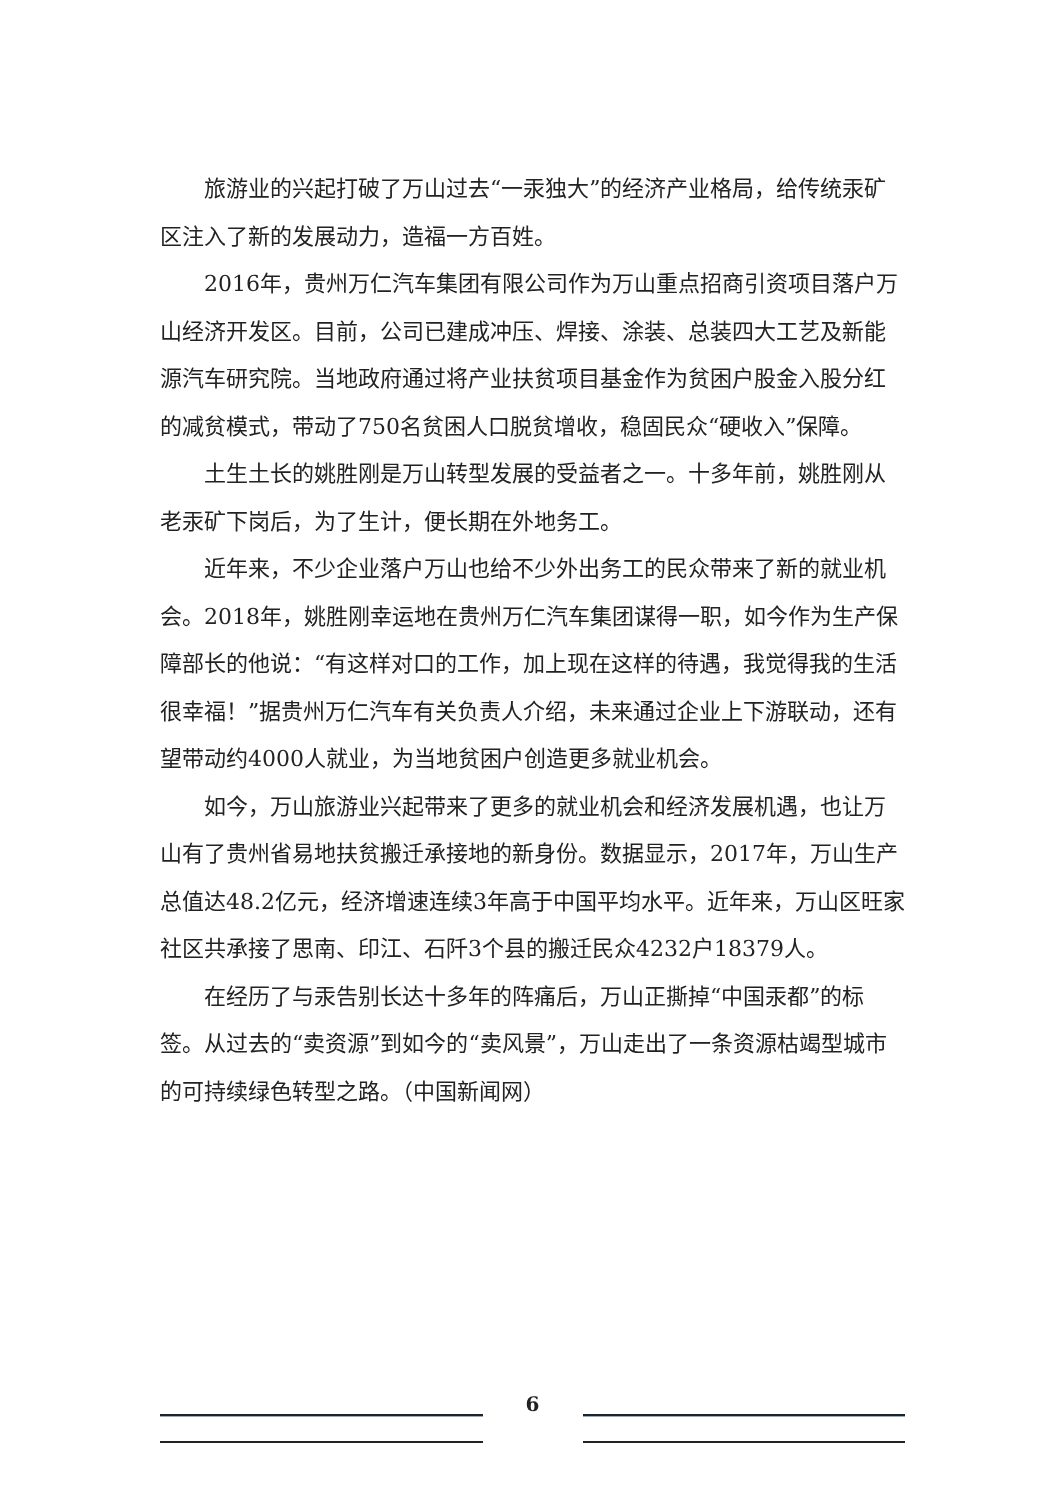旅游业的兴起打破了万山过去“一汞独大”的经济产业格局，给传统汞矿区注入了新的发展动力，造福一方百姓。
2016年，贵州万仁汽车集团有限公司作为万山重点招商引资项目落户万山经济开发区。目前，公司已建成冲压、焊接、涂装、总装四大工艺及新能源汽车研究院。当地政府通过将产业扶贫项目基金作为贫困户股金入股分红的减贫模式，带动了750名贫困人口脱贫增收，稳固民众“硬收入”保障。
土生土长的姚胜刚是万山转型发展的受益者之一。十多年前，姚胜刚从老汞矿下岗后，为了生计，便长期在外地务工。
近年来，不少企业落户万山也给不少外出务工的民众带来了新的就业机会。2018年，姚胜刚幸运地在贵州万仁汽车集团谋得一职，如今作为生产保障部长的他说：“有这样对口的工作，加上现在这样的待遇，我觉得我的生活很幸福！”据贵州万仁汽车有关负责人介绍，未来通过企业上下游联动，还有望带动约4000人就业，为当地贫困户创造更多就业机会。
如今，万山旅游业兴起带来了更多的就业机会和经济发展机遇，也让万山有了贵州省易地扶贫搬迁承接地的新身份。数据显示，2017年，万山生产总值达48.2亿元，经济增速连续3年高于中国平均水平。近年来，万山区旺家社区共承接了思南、印江、石阡3个县的搬迁民众4232户18379人。
在经历了与汞告别长达十多年的阵痛后，万山正撕掉“中国汞都”的标签。从过去的“卖资源”到如今的“卖风景”，万山走出了一条资源枯竭型城市的可持续绿色转型之路。（中国新闻网）
6